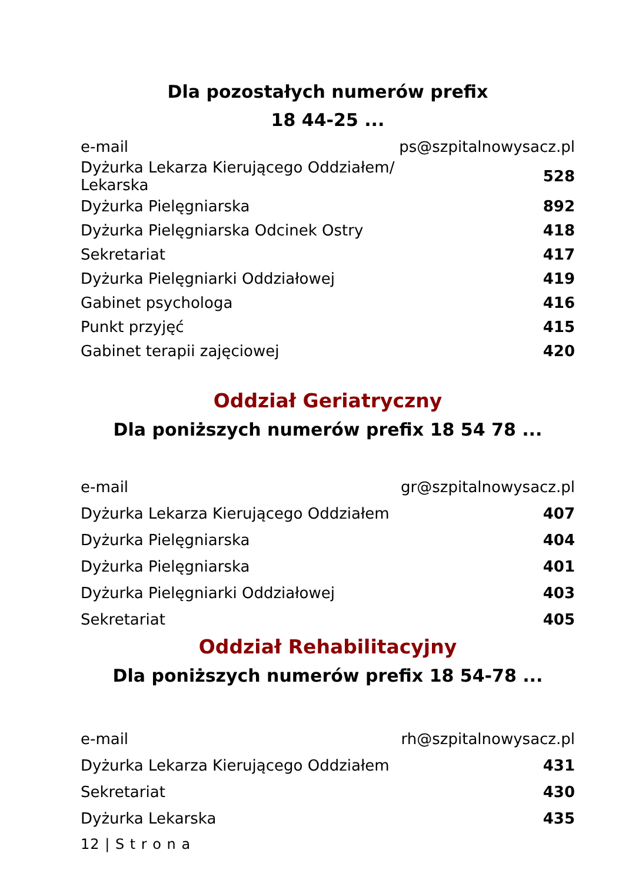Dla pozostałych numerów prefix
18 44-25 ...
| e-mail | ps@szpitalnowysacz.pl |
| Dyżurka Lekarza Kierującego Oddziałem/ Lekarska | 528 |
| Dyżurka Pielęgniarska | 892 |
| Dyżurka Pielęgniarska Odcinek Ostry | 418 |
| Sekretariat | 417 |
| Dyżurka Pielęgniarki Oddziałowej | 419 |
| Gabinet psychologa | 416 |
| Punkt przyjęć | 415 |
| Gabinet terapii zajęciowej | 420 |
Oddział Geriatryczny
Dla poniższych numerów prefix 18 54 78 ...
| e-mail | gr@szpitalnowysacz.pl |
| Dyżurka Lekarza Kierującego Oddziałem | 407 |
| Dyżurka Pielęgniarska | 404 |
| Dyżurka Pielęgniarska | 401 |
| Dyżurka Pielęgniarki Oddziałowej | 403 |
| Sekretariat | 405 |
Oddział Rehabilitacyjny
Dla poniższych numerów prefix 18 54-78 ...
| e-mail | rh@szpitalnowysacz.pl |
| Dyżurka Lekarza Kierującego Oddziałem | 431 |
| Sekretariat | 430 |
| Dyżurka Lekarska | 435 |
12 | S t r o n a